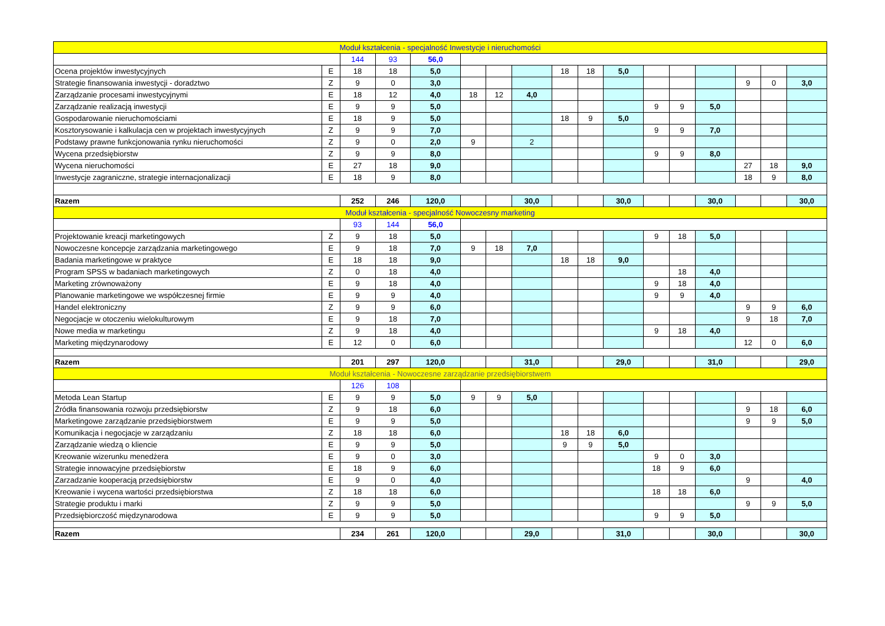| Moduł kształcenia - specjalność Inwestycje i nieruchomości | | | | | | | | | | | | | | | | |
| | | 144 | 93 | 56,0 | | | | | | | | | | | | |
| Ocena projektów inwestycyjnych | E | 18 | 18 | 5,0 | | | | 18 | 18 | 5,0 | | | | | | |
| Strategie finansowania inwestycji - doradztwo | Z | 9 | 0 | 3,0 | | | | | | | | | | 9 | 0 | 3,0 |
| Zarządzanie procesami inwestycyjnymi | E | 18 | 12 | 4,0 | 18 | 12 | 4,0 | | | | | | | | | |
| Zarządzanie realizacją inwestycji | E | 9 | 9 | 5,0 | | | | | | | 9 | 9 | 5,0 | | | |
| Gospodarowanie nieruchomościami | E | 18 | 9 | 5,0 | | | | 18 | 9 | 5,0 | | | | | | |
| Kosztorysowanie i kalkulacja cen w projektach inwestycyjnych | Z | 9 | 9 | 7,0 | | | | | | | 9 | 9 | 7,0 | | | |
| Podstawy prawne funkcjonowania rynku nieruchomości | Z | 9 | 0 | 2,0 | 9 | | 2 | | | | | | | | | |
| Wycena przedsiębiorstw | Z | 9 | 9 | 8,0 | | | | | | | 9 | 9 | 8,0 | | | |
| Wycena nieruchomości | E | 27 | 18 | 9,0 | | | | | | | | | | 27 | 18 | 9,0 |
| Inwestycje zagraniczne, strategie internacjonalizacji | E | 18 | 9 | 8,0 | | | | | | | | | | 18 | 9 | 8,0 |
| Razem | | 252 | 246 | 120,0 | | | 30,0 | | | 30,0 | | | 30,0 | | | 30,0 |
| Moduł kształcenia - specjalność Nowoczesny marketing | | | | | | | | | | | | | | | | |
| | | 93 | 144 | 56,0 | | | | | | | | | | | | |
| Projektowanie kreacji marketingowych | Z | 9 | 18 | 5,0 | | | | | | | 9 | 18 | 5,0 | | | |
| Nowoczesne koncepcje zarządzania marketingowego | E | 9 | 18 | 7,0 | 9 | 18 | 7,0 | | | | | | | | | |
| Badania marketingowe w praktyce | E | 18 | 18 | 9,0 | | | | 18 | 18 | 9,0 | | | | | | |
| Program SPSS w badaniach marketingowych | Z | 0 | 18 | 4,0 | | | | | | | | 18 | 4,0 | | | |
| Marketing zrównoważony | E | 9 | 18 | 4,0 | | | | | | | 9 | 18 | 4,0 | | | |
| Planowanie marketingowe we współczesnej firmie | E | 9 | 9 | 4,0 | | | | | | | 9 | 9 | 4,0 | | | |
| Handel elektroniczny | Z | 9 | 9 | 6,0 | | | | | | | | | | 9 | 9 | 6,0 |
| Negocjacje w otoczeniu wielokulturowym | E | 9 | 18 | 7,0 | | | | | | | | | | 9 | 18 | 7,0 |
| Nowe media w marketingu | Z | 9 | 18 | 4,0 | | | | | | | 9 | 18 | 4,0 | | | |
| Marketing międzynarodowy | E | 12 | 0 | 6,0 | | | | | | | | | | 12 | 0 | 6,0 |
| Razem | | 201 | 297 | 120,0 | | | 31,0 | | | 29,0 | | | 31,0 | | | 29,0 |
| Moduł kształcenia - Nowoczesne zarządzanie przedsiębiorstwem | | | | | | | | | | | | | | | | |
| | | 126 | 108 | | | | | | | | | | | | | |
| Metoda Lean Startup | E | 9 | 9 | 5,0 | 9 | 9 | 5,0 | | | | | | | | | |
| Źródła finansowania rozwoju przedsiębiorstw | Z | 9 | 18 | 6,0 | | | | | | | | | | 9 | 18 | 6,0 |
| Marketingowe zarządzanie przedsiębiorstwem | E | 9 | 9 | 5,0 | | | | | | | | | | 9 | 9 | 5,0 |
| Komunikacja i negocjacje w zarządzaniu | Z | 18 | 18 | 6,0 | | | | 18 | 18 | 6,0 | | | | | | |
| Zarządzanie wiedzą o kliencie | E | 9 | 9 | 5,0 | | | | 9 | 9 | 5,0 | | | | | | |
| Kreowanie wizerunku menedżera | E | 9 | 0 | 3,0 | | | | | | | 9 | 0 | 3,0 | | | |
| Strategie innowacyjne przedsiębiorstw | E | 18 | 9 | 6,0 | | | | | | | 18 | 9 | 6,0 | | | |
| Zarzadzanie kooperacją przedsiębiorstw | E | 9 | 0 | 4,0 | | | | | | | | | | 9 | | 4,0 |
| Kreowanie i wycena wartości przedsiębiorstwa | Z | 18 | 18 | 6,0 | | | | | | | 18 | 18 | 6,0 | | | |
| Strategie produktu i marki | Z | 9 | 9 | 5,0 | | | | | | | | | | 9 | 9 | 5,0 |
| Przedsiębiorczość międzynarodowa | E | 9 | 9 | 5,0 | | | | | | | 9 | 9 | 5,0 | | | |
| Razem | | 234 | 261 | 120,0 | | | 29,0 | | | 31,0 | | | 30,0 | | | 30,0 |